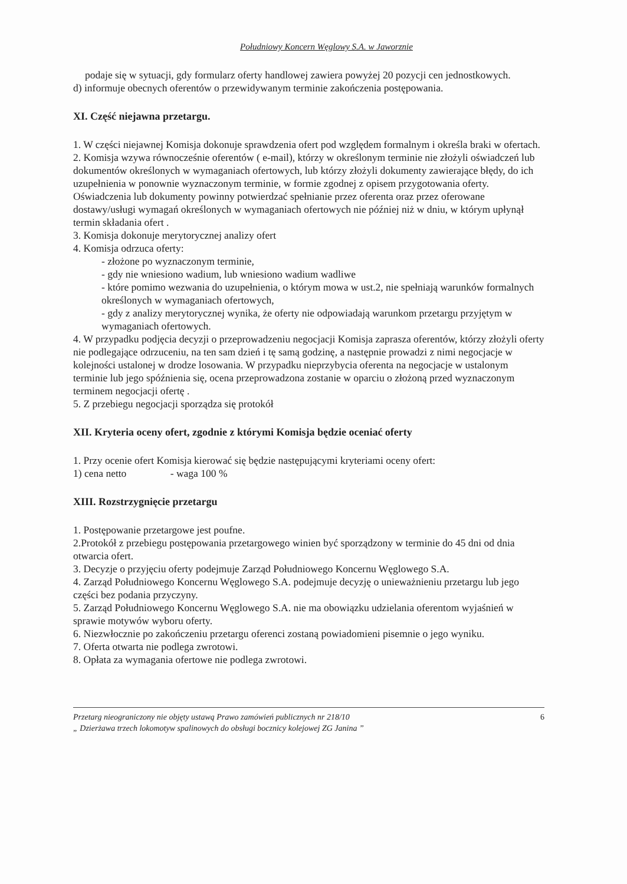Południowy Koncern Węglowy S.A. w Jaworznie
podaje się w sytuacji, gdy formularz oferty handlowej zawiera powyżej 20 pozycji cen jednostkowych.
d) informuje obecnych oferentów o przewidywanym terminie zakończenia postępowania.
XI. Część niejawna przetargu.
1. W części niejawnej Komisja dokonuje sprawdzenia ofert pod względem formalnym i określa braki w ofertach.
2. Komisja wzywa równocześnie oferentów ( e-mail), którzy w określonym terminie nie złożyli oświadczeń lub dokumentów określonych w wymaganiach ofertowych, lub którzy złożyli dokumenty zawierające błędy, do ich uzupełnienia w ponownie wyznaczonym terminie, w formie zgodnej z opisem przygotowania oferty. Oświadczenia lub dokumenty powinny potwierdzać spełnianie przez oferenta oraz przez oferowane dostawy/usługi wymagań określonych w wymaganiach ofertowych nie później niż w dniu, w którym upłynął termin składania ofert .
3. Komisja dokonuje merytorycznej analizy ofert
4. Komisja odrzuca oferty:
- złożone po wyznaczonym terminie,
- gdy nie wniesiono wadium, lub wniesiono wadium wadliwe
- które pomimo wezwania do uzupełnienia, o którym mowa w ust.2, nie spełniają warunków formalnych określonych w wymaganiach ofertowych,
- gdy z analizy merytorycznej wynika, że oferty nie odpowiadają warunkom przetargu przyjętym w wymaganiach ofertowych.
4. W przypadku podjęcia decyzji o przeprowadzeniu negocjacji Komisja zaprasza oferentów, którzy złożyli oferty nie podlegające odrzuceniu, na ten sam dzień i tę samą godzinę, a następnie prowadzi z nimi negocjacje w kolejności ustalonej w drodze losowania. W przypadku nieprzybycia oferenta na negocjacje w ustalonym terminie lub jego spóźnienia się, ocena przeprowadzona zostanie w oparciu o złożoną przed wyznaczonym terminem negocjacji ofertę .
5. Z przebiegu negocjacji sporządza się protokół
XII. Kryteria oceny ofert, zgodnie z którymi Komisja będzie oceniać oferty
1. Przy ocenie ofert Komisja kierować się będzie następującymi kryteriami oceny ofert:
1) cena netto - waga 100 %
XIII. Rozstrzygnięcie przetargu
1. Postępowanie przetargowe jest poufne.
2.Protokół z przebiegu postępowania przetargowego winien być sporządzony w terminie do 45 dni od dnia otwarcia ofert.
3. Decyzje o przyjęciu oferty podejmuje Zarząd Południowego Koncernu Węglowego S.A.
4. Zarząd Południowego Koncernu Węglowego S.A. podejmuje decyzję o unieważnieniu przetargu lub jego części bez podania przyczyny.
5. Zarząd Południowego Koncernu Węglowego S.A. nie ma obowiązku udzielania oferentom wyjaśnień w sprawie motywów wyboru oferty.
6. Niezwłocznie po zakończeniu przetargu oferenci zostaną powiadomieni pisemnie o jego wyniku.
7. Oferta otwarta nie podlega zwrotowi.
8. Opłata za wymagania ofertowe nie podlega zwrotowi.
Przetarg nieograniczony nie objęty ustawą Prawo zamówień publicznych nr 218/10
„ Dzierżawa trzech lokomotyw spalinowych do obsługi bocznicy kolejowej ZG Janina ”
6